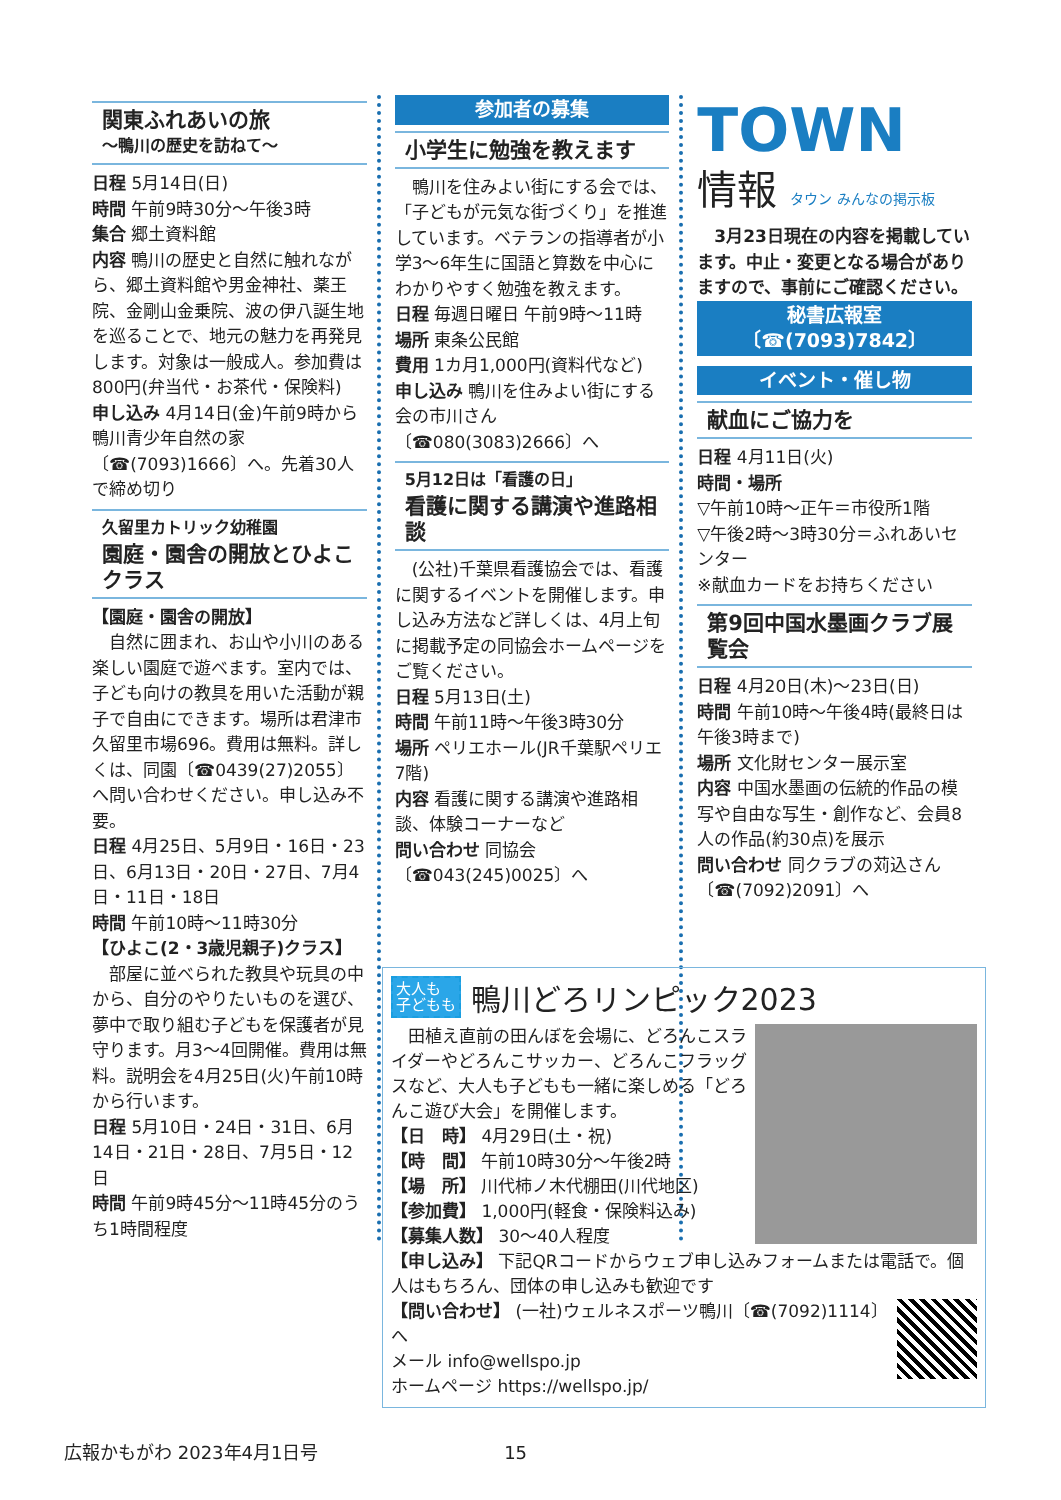関東ふれあいの旅
～鴨川の歴史を訪ねて～
日程 5月14日(日)
時間 午前9時30分～午後3時
集合 郷土資料館
内容 鴨川の歴史と自然に触れながら、郷土資料館や男金神社、薬王院、金剛山金乗院、波の伊八誕生地を巡ることで、地元の魅力を再発見します。対象は一般成人。参加費は800円(弁当代・お茶代・保険料)
申し込み 4月14日(金)午前9時から鴨川青少年自然の家〔☎(7093)1666〕へ。先着30人で締め切り
久留里カトリック幼稚園
園庭・園舎の開放とひよこクラス
【園庭・園舎の開放】
　自然に囲まれ、お山や小川のある楽しい園庭で遊べます。室内では、子ども向けの教具を用いた活動が親子で自由にできます。場所は君津市久留里市場696。費用は無料。詳しくは、同園〔☎0439(27)2055〕へ問い合わせください。申し込み不要。
日程 4月25日、5月9日・16日・23日、6月13日・20日・27日、7月4日・11日・18日
時間 午前10時～11時30分
【ひよこ(2・3歳児親子)クラス】
　部屋に並べられた教具や玩具の中から、自分のやりたいものを選び、夢中で取り組む子どもを保護者が見守ります。月3～4回開催。費用は無料。説明会を4月25日(火)午前10時から行います。
日程 5月10日・24日・31日、6月14日・21日・28日、7月5日・12日
時間 午前9時45分～11時45分のうち1時間程度
参加者の募集
小学生に勉強を教えます
　鴨川を住みよい街にする会では、「子どもが元気な街づくり」を推進しています。ベテランの指導者が小学3～6年生に国語と算数を中心にわかりやすく勉強を教えます。
日程 毎週日曜日 午前9時～11時
場所 東条公民館
費用 1カ月1,000円(資料代など)
申し込み 鴨川を住みよい街にする会の市川さん〔☎080(3083)2666〕へ
5月12日は「看護の日」
看護に関する講演や進路相談
　(公社)千葉県看護協会では、看護に関するイベントを開催します。申し込み方法など詳しくは、4月上旬に掲載予定の同協会ホームページをご覧ください。
日程 5月13日(土)
時間 午前11時～午後3時30分
場所 ペリエホール(JR千葉駅ペリエ7階)
内容 看護に関する講演や進路相談、体験コーナーなど
問い合わせ 同協会〔☎043(245)0025〕へ
TOWN
情報 タウン みんなの掲示板
　3月23日現在の内容を掲載しています。中止・変更となる場合がありますので、事前にご確認ください。
秘書広報室〔☎(7093)7842〕
イベント・催し物
献血にご協力を
日程 4月11日(火)
時間・場所
▽午前10時～正午＝市役所1階
▽午後2時～3時30分＝ふれあいセンター
※献血カードをお持ちください
第9回中国水墨画クラブ展覧会
日程 4月20日(木)～23日(日)
時間 午前10時～午後4時(最終日は午後3時まで)
場所 文化財センター展示室
内容 中国水墨画の伝統的作品の模写や自由な写生・創作など、会員8人の作品(約30点)を展示
問い合わせ 同クラブの苅込さん〔☎(7092)2091〕へ
大人も
子どもも 鴨川どろリンピック2023
　田植え直前の田んぼを会場に、どろんこスライダーやどろんこサッカー、どろんこフラッグスなど、大人も子どもも一緒に楽しめる「どろんこ遊び大会」を開催します。
【日　時】 4月29日(土・祝)
【時　間】 午前10時30分～午後2時
【場　所】 川代柿ノ木代棚田(川代地区)
【参加費】 1,000円(軽食・保険料込み)
【募集人数】 30～40人程度
【申し込み】 下記QRコードからウェブ申し込みフォームまたは電話で。個人はもちろん、団体の申し込みも歓迎です
【問い合わせ】 (一社)ウェルネスポーツ鴨川〔☎(7092)1114〕へ
メール info@wellspo.jp
ホームページ https://wellspo.jp/
広報かもがわ 2023年4月1日号 15